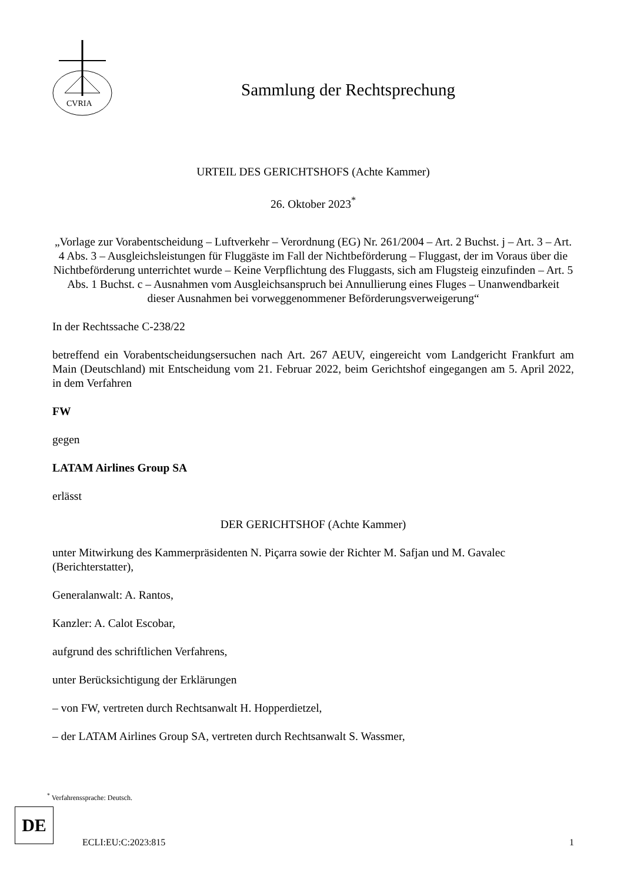CVRIA
Sammlung der Rechtsprechung
URTEIL DES GERICHTSHOFS (Achte Kammer)
26. Oktober 2023<sup>*</sup>
„Vorlage zur Vorabentscheidung – Luftverkehr – Verordnung (EG) Nr. 261/2004 – Art. 2 Buchst. j – Art. 3 – Art. 4 Abs. 3 – Ausgleichsleistungen für Fluggäste im Fall der Nichtbeförderung – Fluggast, der im Voraus über die Nichtbeförderung unterrichtet wurde – Keine Verpflichtung des Fluggasts, sich am Flugsteig einzufinden – Art. 5 Abs. 1 Buchst. c – Ausnahmen vom Ausgleichsanspruch bei Annullierung eines Fluges – Unanwendbarkeit dieser Ausnahmen bei vorweggenommener Beförderungsverweigerung“
In der Rechtssache C-238/22
betreffend ein Vorabentscheidungsersuchen nach Art. 267 AEUV, eingereicht vom Landgericht Frankfurt am Main (Deutschland) mit Entscheidung vom 21. Februar 2022, beim Gerichtshof eingegangen am 5. April 2022, in dem Verfahren
FW
gegen
LATAM Airlines Group SA
erlässt
DER GERICHTSHOF (Achte Kammer)
unter Mitwirkung des Kammerpräsidenten N. Piçarra sowie der Richter M. Safjan und M. Gavalec (Berichterstatter),
Generalanwalt: A. Rantos,
Kanzler: A. Calot Escobar,
aufgrund des schriftlichen Verfahrens,
unter Berücksichtigung der Erklärungen
– von FW, vertreten durch Rechtsanwalt H. Hopperdietzel,
– der LATAM Airlines Group SA, vertreten durch Rechtsanwalt S. Wassmer,
<sup>*</sup> Verfahrenssprache: Deutsch.
DE
ECLI:EU:C:2023:815 1